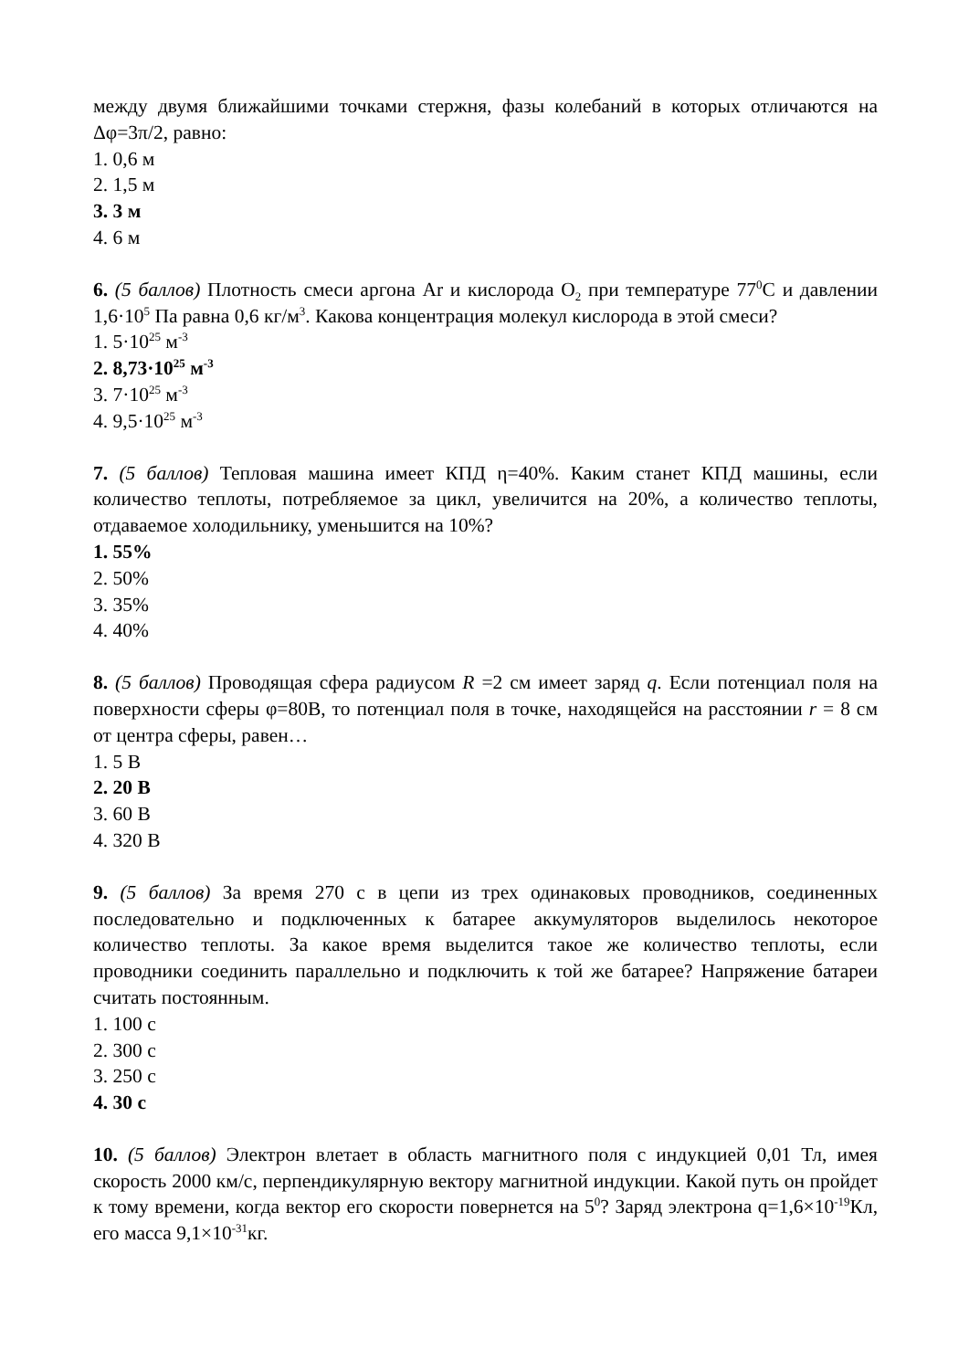между двумя ближайшими точками стержня, фазы колебаний в которых отличаются на Δφ=3π/2, равно:
1. 0,6 м
2. 1,5 м
3. 3 м
4. 6 м
6. (5 баллов) Плотность смеси аргона Ar и кислорода O<sub>2</sub> при температуре 77<sup>0</sup>С и давлении 1,6·10<sup>5</sup> Па равна 0,6 кг/м<sup>3</sup>. Какова концентрация молекул кислорода в этой смеси?
1. 5·10<sup>25</sup> м<sup>-3</sup>
2. 8,73·10<sup>25</sup> м<sup>-3</sup>
3. 7·10<sup>25</sup> м<sup>-3</sup>
4. 9,5·10<sup>25</sup> м<sup>-3</sup>
7. (5 баллов) Тепловая машина имеет КПД η=40%. Каким станет КПД машины, если количество теплоты, потребляемое за цикл, увеличится на 20%, а количество теплоты, отдаваемое холодильнику, уменьшится на 10%?
1. 55%
2. 50%
3. 35%
4. 40%
8. (5 баллов) Проводящая сфера радиусом R =2 см имеет заряд q. Если потенциал поля на поверхности сферы φ=80В, то потенциал поля в точке, находящейся на расстоянии r = 8 см от центра сферы, равен…
1. 5 В
2. 20 В
3. 60 В
4. 320 В
9. (5 баллов) За время 270 с в цепи из трех одинаковых проводников, соединенных последовательно и подключенных к батарее аккумуляторов выделилось некоторое количество теплоты. За какое время выделится такое же количество теплоты, если проводники соединить параллельно и подключить к той же батарее? Напряжение батареи считать постоянным.
1. 100 с
2. 300 с
3. 250 с
4. 30 с
10. (5 баллов) Электрон влетает в область магнитного поля с индукцией 0,01 Тл, имея скорость 2000 км/с, перпендикулярную вектору магнитной индукции. Какой путь он пройдет к тому времени, когда вектор его скорости повернется на 5<sup>0</sup>? Заряд электрона q=1,6×10<sup>-19</sup>Кл, его масса 9,1×10<sup>-31</sup>кг.